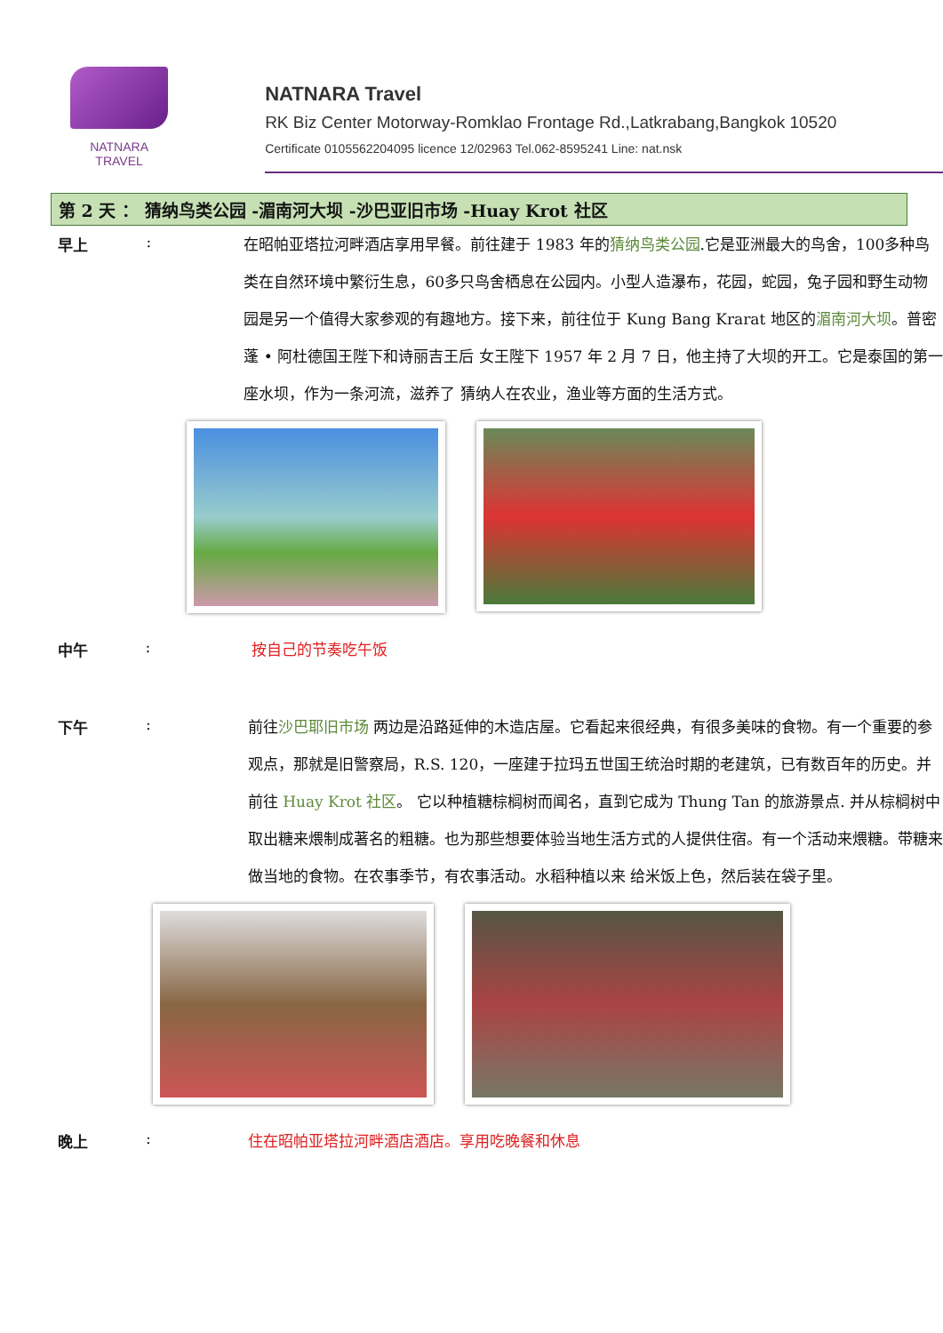NATNARA TRAVEL
NATNARA Travel
RK Biz Center Motorway-Romklao Frontage Rd.,Latkrabang,Bangkok 10520
Certificate 0105562204095 licence 12/02963 Tel.062-8595241 Line: nat.nsk
第 2 天 ： 猜纳鸟类公园 -湄南河大坝 -沙巴亚旧市场 -Huay Krot 社区
早上 :
在昭帕亚塔拉河畔酒店享用早餐。前往建于 1983 年的猜纳鸟类公园.它是亚洲最大的鸟舍，100多种鸟类在自然环境中繁衍生息，60多只鸟舍栖息在公园内。小型人造瀑布，花园，蛇园，兔子园和野生动物园是另一个值得大家参观的有趣地方。接下来，前往位于 Kung Bang Krarat 地区的湄南河大坝。普密蓬 • 阿杜德国王陛下和诗丽吉王后 女王陛下 1957 年 2 月 7 日，他主持了大坝的开工。它是泰国的第一座水坝，作为一条河流，滋养了 猜纳人在农业，渔业等方面的生活方式。
中午 :
按自己的节奏吃午饭
下午 :
前往沙巴耶旧市场 两边是沿路延伸的木造店屋。它看起来很经典，有很多美味的食物。有一个重要的参观点，那就是旧警察局，R.S. 120，一座建于拉玛五世国王统治时期的老建筑，已有数百年的历史。并前往 Huay Krot 社区。 它以种植糖棕榈树而闻名，直到它成为 Thung Tan 的旅游景点. 并从棕榈树中取出糖来煨制成著名的粗糖。也为那些想要体验当地生活方式的人提供住宿。有一个活动来煨糖。带糖来做当地的食物。在农事季节，有农事活动。水稻种植以来 给米饭上色，然后装在袋子里。
晚上 :
住在昭帕亚塔拉河畔酒店酒店。享用吃晚餐和休息